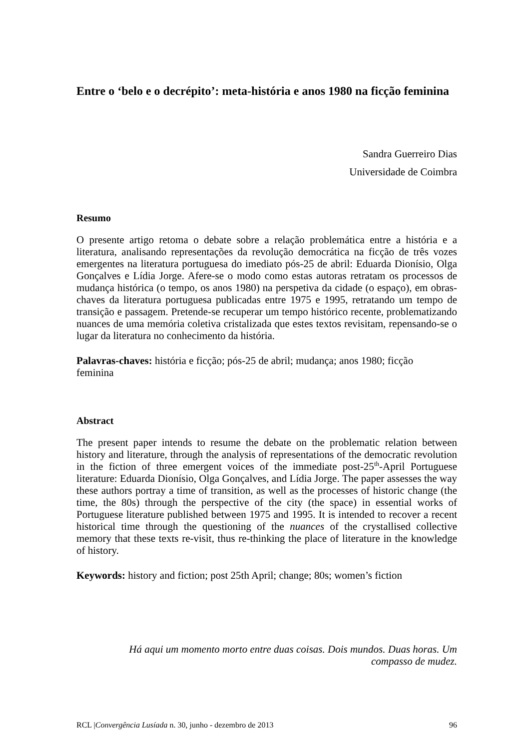Entre o ‘belo e o decrépito’: meta-história e anos 1980 na ficção feminina
Sandra Guerreiro Dias
Universidade de Coimbra
Resumo
O presente artigo retoma o debate sobre a relação problemática entre a história e a literatura, analisando representações da revolução democrática na ficção de três vozes emergentes na literatura portuguesa do imediato pós-25 de abril: Eduarda Dionísio, Olga Gonçalves e Lídia Jorge. Afere-se o modo como estas autoras retratam os processos de mudança histórica (o tempo, os anos 1980) na perspetiva da cidade (o espaço), em obras-chaves da literatura portuguesa publicadas entre 1975 e 1995, retratando um tempo de transição e passagem. Pretende-se recuperar um tempo histórico recente, problematizando nuances de uma memória coletiva cristalizada que estes textos revisitam, repensando-se o lugar da literatura no conhecimento da história.
Palavras-chaves: história e ficção; pós-25 de abril; mudança; anos 1980; ficção
feminina
Abstract
The present paper intends to resume the debate on the problematic relation between history and literature, through the analysis of representations of the democratic revolution in the fiction of three emergent voices of the immediate post-25<sup>th</sup>-April Portuguese literature: Eduarda Dionísio, Olga Gonçalves, and Lídia Jorge. The paper assesses the way these authors portray a time of transition, as well as the processes of historic change (the time, the 80s) through the perspective of the city (the space) in essential works of Portuguese literature published between 1975 and 1995. It is intended to recover a recent historical time through the questioning of the nuances of the crystallised collective memory that these texts re-visit, thus re-thinking the place of literature in the knowledge of history.
Keywords: history and fiction; post 25th April; change; 80s; women’s fiction
Há aqui um momento morto entre duas coisas. Dois mundos. Duas horas. Um
compasso de mudez.
RCL |Convergência Lusíada n. 30, junho - dezembro de 2013 96